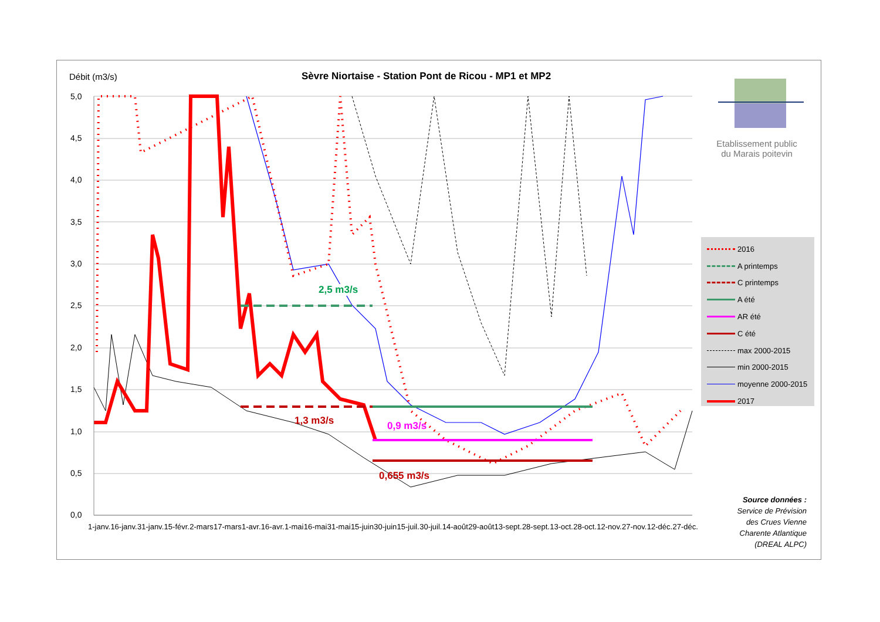Débit (m3/s)
Sèvre Niortaise - Station Pont de Ricou - MP1 et MP2
5,0
4,5
4,0
3,5
3,0
2,5
2,0
1,5
1,0
0,5
0,0
1-janv. 16-janv. 31-janv. 15-févr. 2-mars 17-mars 1-avr. 16-avr. 1-mai 16-mai 31-mai 15-juin 30-juin 15-juil. 30-juil. 14-août 29-août 13-sept. 28-sept. 13-oct. 28-oct. 12-nov. 27-nov. 12-déc. 27-déc.
2,5 m3/s
1,3 m3/s 0,9 m3/s
0,655 m3/s
Etablissement public du Marais poitevin
2016
A printemps
C printemps
A été
AR été
C été
max 2000-2015
min 2000-2015
moyenne 2000-2015
2017
Source données :
Service de Prévision des Crues Vienne Charente Atlantique (DREAL ALPC)